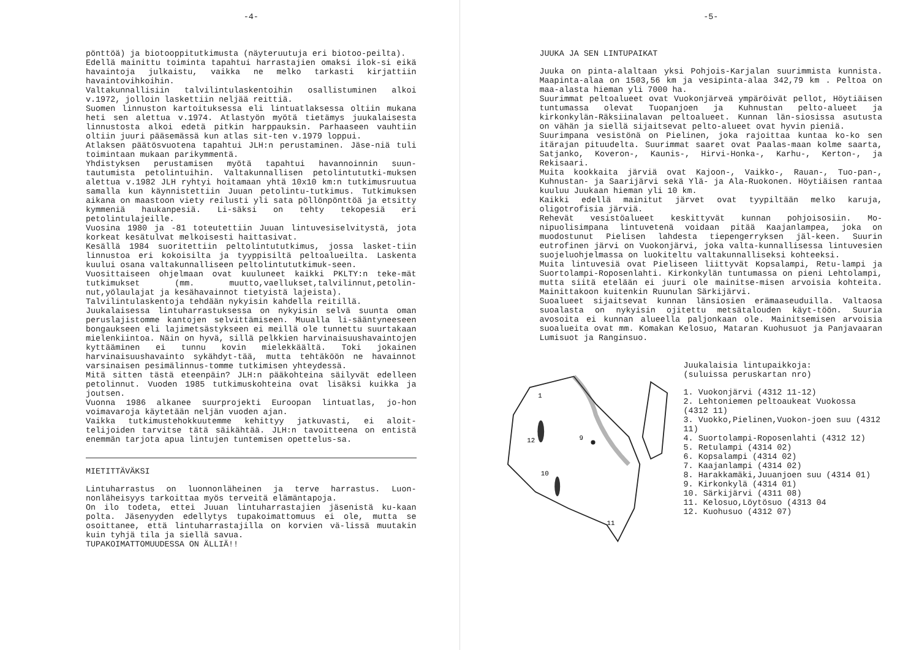-4-
pönttöä) ja biotooppitutkimusta (näyteruutuja eri biotoo-peilta).
Edellä mainittu toiminta tapahtui harrastajien omaksi ilok-si eikä havaintoja julkaistu, vaikka ne melko tarkasti kirjattiin havaintovihkoihin.
Valtakunnallisiin talvilintulaskentoihin osallistuminen alkoi v.1972, jolloin laskettiin neljää reittiä.
Suomen linnuston kartoituksessa eli lintuatlaksessa oltiin mukana heti sen alettua v.1974. Atlastyön myötä tietämys juukalaisesta linnustosta alkoi edetä pitkin harppauksin. Parhaaseen vauhtiin oltiin juuri pääsemässä kun atlas sit-ten v.1979 loppui.
Atlaksen päätösvuotena tapahtui JLH:n perustaminen. Jäse-niä tuli toimintaan mukaan parikymmentä.
Yhdistyksen perustamisen myötä tapahtui havannoinnin suun-tautumista petolintuihin. Valtakunnallisen petolintututki-muksen alettua v.1982 JLH ryhtyi hoitamaan yhtä 10x10 km:n tutkimusruutua samalla kun käynnistettiin Juuan petolintu-tutkimus. Tutkimuksen aikana on maastoon viety reilusti yli sata pöllönpönttöä ja etsitty kymmeniä haukanpesiä. Li-säksi on tehty tekopesiä eri petolintulajeille.
Vuosina 1980 ja -81 toteutettiin Juuan lintuvesiselvitystä, jota korkeat kesätulvat melkoisesti haittasivat.
Kesällä 1984 suoritettiin peltolintututkimus, jossa lasket-tiin linnustoa eri kokoisilta ja tyyppisiltä peltoalueilta. Laskenta kuului osana valtakunnalliseen peltolintututkimuk-seen.
Vuosittaiseen ohjelmaan ovat kuuluneet kaikki PKLTY:n teke-mät tutkimukset (mm. muutto,vaellukset,talvilinnut,petolin-nut,yölaulajat ja kesähavainnot tietyistä lajeista).
Talvilintulaskentoja tehdään nykyisin kahdella reitillä.
Juukalaisessa lintuharrastuksessa on nykyisin selvä suunta oman peruslajistomme kantojen selvittämiseen. Muualla li-sääntyneeseen bongaukseen eli lajimetsästykseen ei meillä ole tunnettu suurtakaan mielenkiintoa. Näin on hyvä, sillä pelkkien harvinaisuushavaintojen kyttääminen ei tunnu kovin mielekkäältä. Toki jokainen harvinaisuushavainto sykähdyt-tää, mutta tehtäköön ne havainnot varsinaisen pesimälinnus-tomme tutkimisen yhteydessä.
Mitä sitten tästä eteenpäin? JLH:n pääkohteina säilyvät edelleen petolinnut. Vuoden 1985 tutkimuskohteina ovat lisäksi kuikka ja joutsen.
Vuonna 1986 alkanee suurprojekti Euroopan lintuatlas, jo-hon voimavaroja käytetään neljän vuoden ajan.
Vaikka tutkimustehokkuutemme kehittyy jatkuvasti, ei aloit-telijoiden tarvitse tätä säikähtää. JLH:n tavoitteena on entistä enemmän tarjota apua lintujen tuntemisen opettelus-sa.
MIETITTÄVÄKSI
Lintuharrastus on luonnonläheinen ja terve harrastus. Luon-nonläheisyys tarkoittaa myös terveitä elämäntapoja.
On ilo todeta, ettei Juuan lintuharrastajien jäsenistä ku-kaan polta. Jäsenyyden edellytys tupakoimattomuus ei ole, mutta se osoittanee, että lintuharrastajilla on korvien vä-lissä muutakin kuin tyhjä tila ja siellä savua.
TUPAKOIMATTOMUUDESSA ON ÄLLIÄ!!
-5-
JUUKA JA SEN LINTUPAIKAT
Juuka on pinta-alaltaan yksi Pohjois-Karjalan suurimmista kunnista. Maapinta-alaa on 1503,56 km ja vesipinta-alaa 342,79 km . Peltoa on maa-alasta hieman yli 7000 ha.
Suurimmat peltoalueet ovat Vuokonjärveä ympäröivät pellot, Höytiäisen tuntumassa olevat Tuopanjoen ja Kuhnustan pelto-alueet ja kirkonkylän-Räksiinalavan peltoalueet. Kunnan län-siosissa asutusta on vähän ja siellä sijaitsevat pelto-alueet ovat hyvin pieniä.
Suurimpana vesistönä on Pielinen, joka rajoittaa kuntaa ko-ko sen itärajan pituudelta. Suurimmat saaret ovat Paalas-maan kolme saarta, Satjanko, Koveron-, Kaunis-, Hirvi-Honka-, Karhu-, Kerton-, ja Rekisaari.
Muita kookkaita järviä ovat Kajoon-, Vaikko-, Rauan-, Tuo-pan-, Kuhnustan- ja Saarijärvi sekä Ylä- ja Ala-Ruokonen. Höytiäisen rantaa kuuluu Juukaan hieman yli 10 km.
Kaikki edellä mainitut järvet ovat tyypiltään melko karuja, oligotrofisia järviä.
Rehevät vesistöalueet keskittyvät kunnan pohjoisosiin. Mo-nipuolisimpana lintuvetenä voidaan pitää Kaajanlampea, joka on muodostunut Pielisen lahdesta tiepengerryksen jäl-keen. Suurin eutrofinen järvi on Vuokonjärvi, joka valta-kunnallisessa lintuvesien suojeluohjelmassa on luokiteltu valtakunnalliseksi kohteeksi.
Muita lintuvesiä ovat Pieliseen liittyvät Kopsalampi, Retu-lampi ja Suortolampi-Roposenlahti. Kirkonkylän tuntumassa on pieni Lehtolampi, mutta siitä etelään ei juuri ole mainitse-misen arvoisia kohteita. Mainittakoon kuitenkin Ruunulan Särkijärvi.
Suoalueet sijaitsevat kunnan länsiosien erämaaseuduilla. Valtaosa suoalasta on nykyisin ojitettu metsätalouden käyt-töön. Suuria avosoita ei kunnan alueella paljonkaan ole. Mainitsemisen arvoisia suoalueita ovat mm. Komakan Kelosuo, Mataran Kuohusuot ja Panjavaaran Lumisuot ja Ranginsuo.
1
12
10
11
9
Juukalaisia lintupaikkoja:
(suluissa peruskartan nro)
1. Vuokonjärvi (4312 11-12)
2. Lehtoniemen peltoaukeat Vuokossa (4312 11)
3. Vuokko,Pielinen,Vuokon-joen suu (4312 11)
4. Suortolampi-Roposenlahti (4312 12)
5. Retulampi (4314 02)
6. Kopsalampi (4314 02)
7. Kaajanlampi (4314 02)
8. Harakkamäki,Juuanjoen suu (4314 01)
9. Kirkonkylä (4314 01)
10. Särkijärvi (4311 08)
11. Kelosuo,Löytösuo (4313 04
12. Kuohusuo (4312 07)